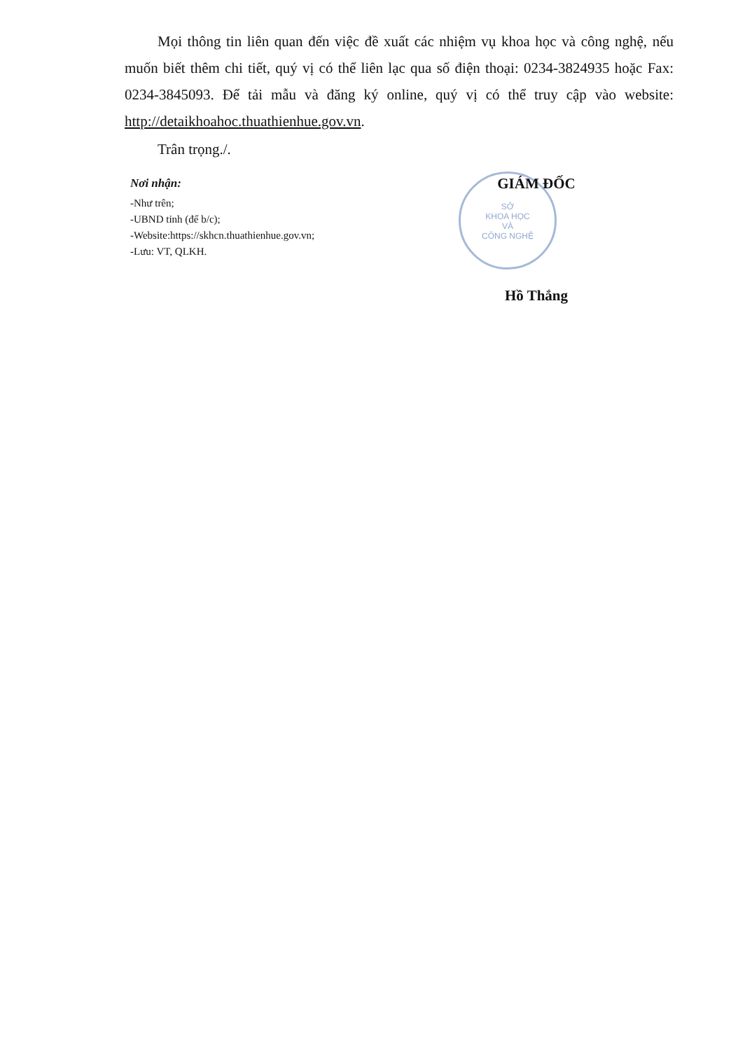Mọi thông tin liên quan đến việc đề xuất các nhiệm vụ khoa học và công nghệ, nếu muốn biết thêm chi tiết, quý vị có thể liên lạc qua số điện thoại: 0234-3824935 hoặc Fax: 0234-3845093. Để tải mẫu và đăng ký online, quý vị có thể truy cập vào website: http://detaikhoahoc.thuathienhue.gov.vn.
Trân trọng./.
SỞ
KHOA HỌC
VÀ
CÔNG NGHỆ
Nơi nhận:
-Như trên;
-UBND tỉnh (để b/c);
-Website:https://skhcn.thuathienhue.gov.vn;
-Lưu: VT, QLKH.
GIÁM ĐỐC
Hồ Thắng